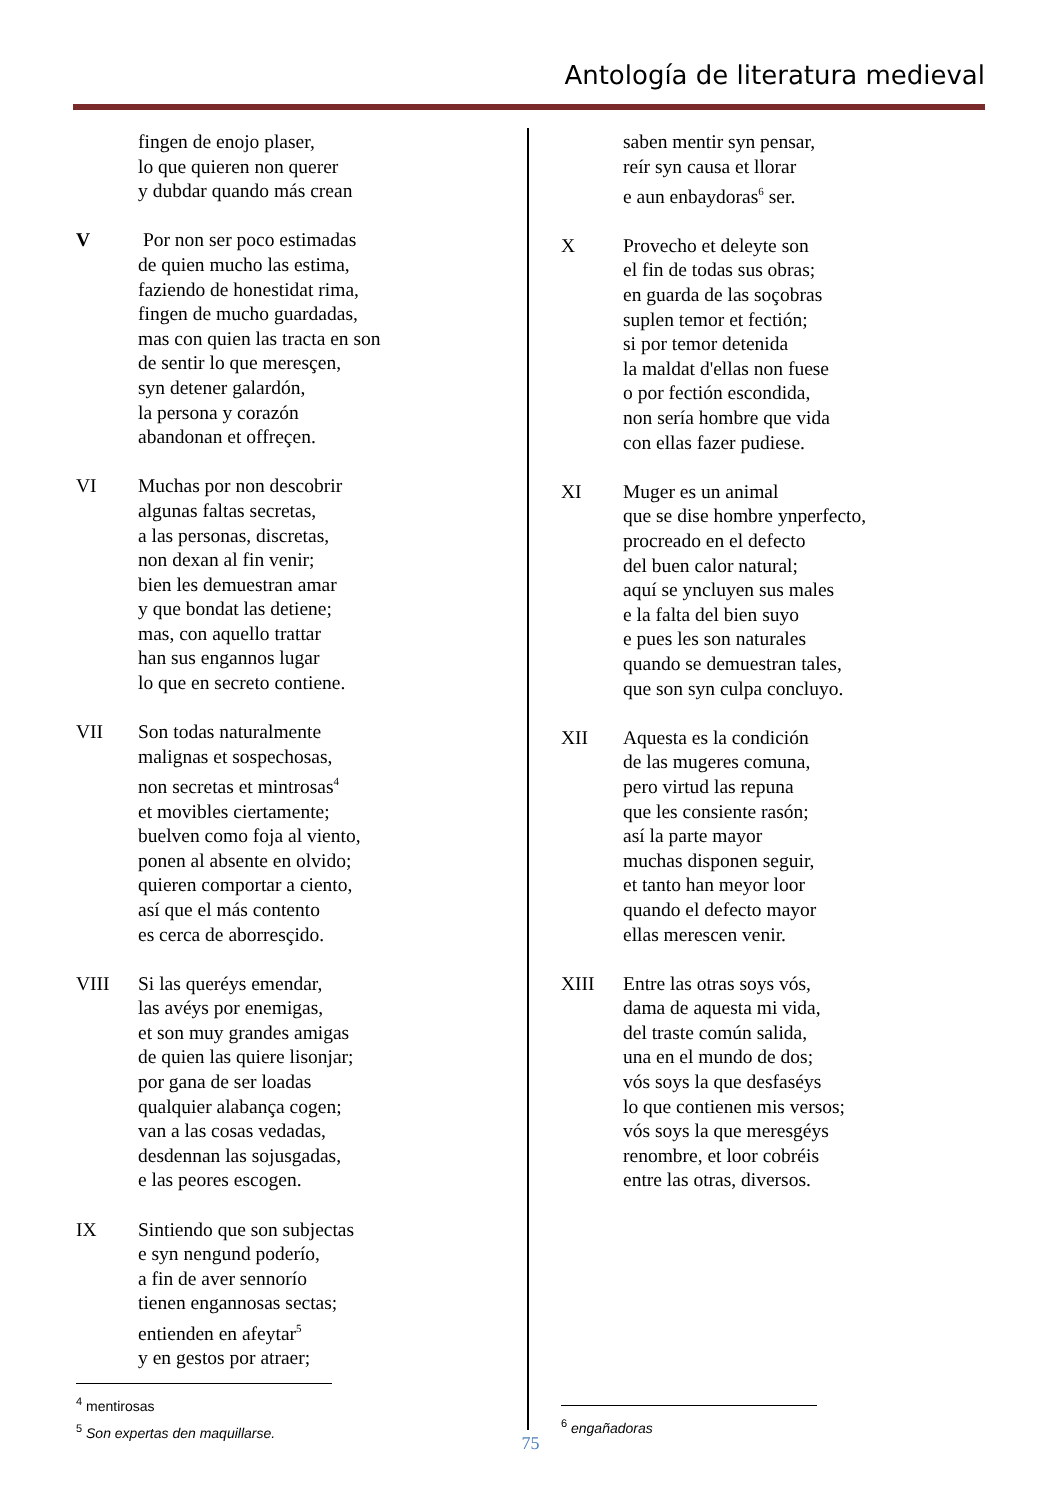Antología de literatura medieval
fingen de enojo plaser,
lo que quieren non querer
y dubdar quando más crean
V Por non ser poco estimadas
de quien mucho las estima,
faziendo de honestidat rima,
fingen de mucho guardadas,
mas con quien las tracta en son
de sentir lo que meresçen,
syn detener galardón,
la persona y corazón
abandonan et offreçen.
VI Muchas por non descobrir
algunas faltas secretas,
a las personas, discretas,
non dexan al fin venir;
bien les demuestran amar
y que bondat las detiene;
mas, con aquello trattar
han sus engannos lugar
lo que en secreto contiene.
VII Son todas naturalmente
malignas et sospechosas,
non secretas et mintrosas<sup>4</sup>
et movibles ciertamente;
buelven como foja al viento,
ponen al absente en olvido;
quieren comportar a ciento,
así que el más contento
es cerca de aborresçido.
VIII Si las queréys emendar,
las avéys por enemigas,
et son muy grandes amigas
de quien las quiere lisonjar;
por gana de ser loadas
qualquier alabança cogen;
van a las cosas vedadas,
desdennan las sojusgadas,
e las peores escogen.
IX Sintiendo que son subjectas
e syn nengund poderío,
a fin de aver sennorío
tienen engannosas sectas;
entienden en afeytar<sup>5</sup>
y en gestos por atraer;
saben mentir syn pensar,
reír syn causa et llorar
e aun enbaydoras<sup>6</sup> ser.
X Provecho et deleyte son
el fin de todas sus obras;
en guarda de las soçobras
suplen temor et fectión;
si por temor detenida
la maldat d'ellas non fuese
o por fectión escondida,
non sería hombre que vida
con ellas fazer pudiese.
XI Muger es un animal
que se dise hombre ynperfecto,
procreado en el defecto
del buen calor natural;
aquí se yncluyen sus males
e la falta del bien suyo
e pues les son naturales
quando se demuestran tales,
que son syn culpa concluyo.
XII Aquesta es la condición
de las mugeres comuna,
pero virtud las repuna
que les consiente rasón;
así la parte mayor
muchas disponen seguir,
et tanto han meyor loor
quando el defecto mayor
ellas merescen venir.
XIII Entre las otras soys vós,
dama de aquesta mi vida,
del traste común salida,
una en el mundo de dos;
vós soys la que desfaséys
lo que contienen mis versos;
vós soys la que meresgéys
renombre, et loor cobréis
entre las otras, diversos.
<sup>4</sup> mentirosas
<sup>5</sup> Son expertas den maquillarse.
<sup>6</sup> engañadoras
75